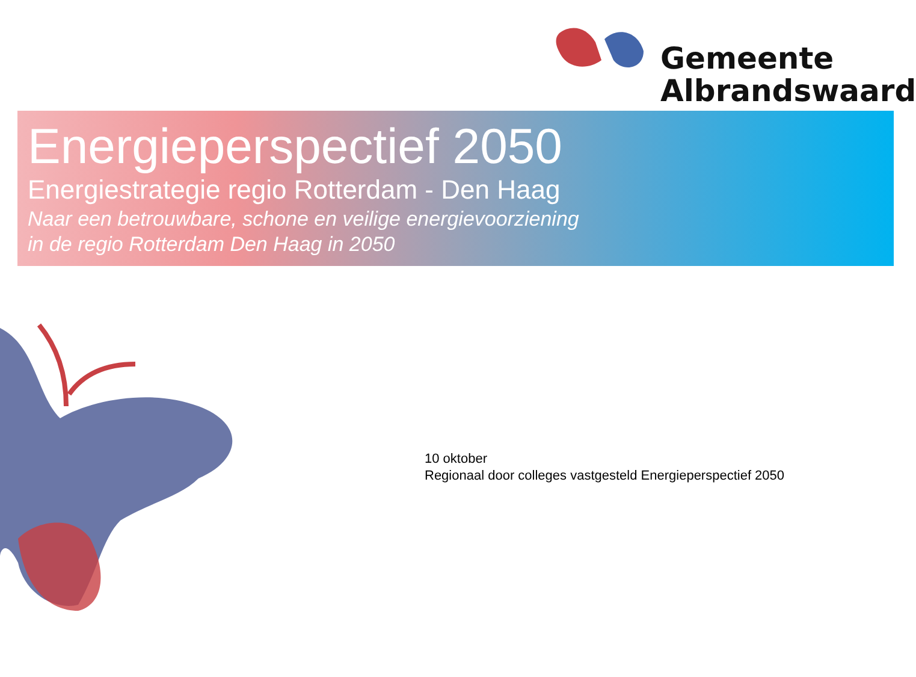Gemeente
Albrandswaard
Energieperspectief 2050
Energiestrategie regio Rotterdam - Den Haag
Naar een betrouwbare, schone en veilige energievoorziening
in de regio Rotterdam Den Haag in 2050
10 oktober
Regionaal door colleges vastgesteld Energieperspectief 2050